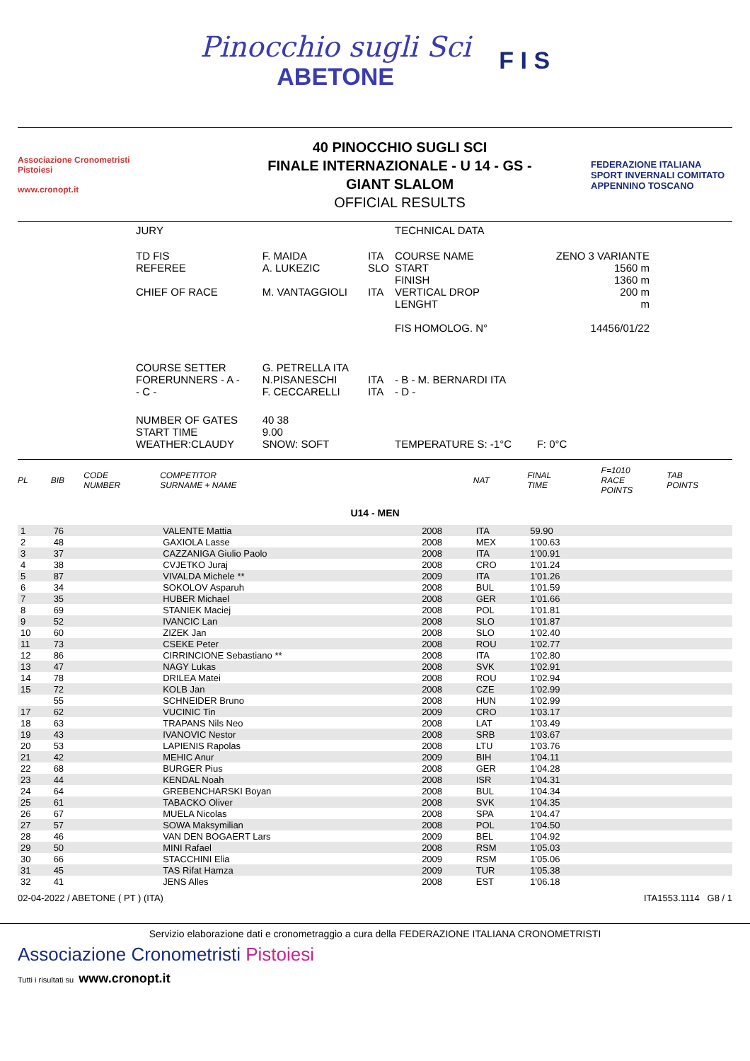Pinocchio sugli Sci
ABETONE
F I S
Associazione Cronometristi
Pistoiesi
www.cronopt.it
40 PINOCCHIO SUGLI SCI
FINALE INTERNAZIONALE - U 14 - GS -
GIANT SLALOM
OFFICIAL RESULTS
FEDERAZIONE ITALIANA SPORT INVERNALI COMITATO APPENNINO TOSCANO
| JURY | | | TECHNICAL DATA | |
| TD FIS REFEREE CHIEF OF RACE | F. MAIDA A. LUKEZIC M. VANTAGGIOLI | ITA SLO ITA | COURSE NAME START FINISH VERTICAL DROP LENGHT FIS HOMOLOG. N° | ZENO 3 VARIANTE 1560 m 1360 m 200 m m 14456/01/22 |
| COURSE SETTER FORERUNNERS - A - - C - | G. PETRELLA ITA N.PISANESCHI F. CECCARELLI | ITA ITA | - B - M. BERNARDI ITA - D - | |
| NUMBER OF GATES START TIME WEATHER:CLAUDY | 40 38 9.00 SNOW: SOFT | | TEMPERATURE S: -1°C | F: 0°C |
| PL | BIB | CODE NUMBER | COMPETITOR SURNAME + NAME | | NAT | FINAL TIME | F=1010 RACE POINTS | TAB POINTS |
| --- | --- | --- | --- | --- | --- | --- | --- | --- |
| U14 - MEN | | | | | | | | |
| 1 | 76 | | VALENTE Mattia | 2008 | ITA | 59.90 | | |
| 2 | 48 | | GAXIOLA Lasse | 2008 | MEX | 1'00.63 | | |
| 3 | 37 | | CAZZANIGA Giulio Paolo | 2008 | ITA | 1'00.91 | | |
| 4 | 38 | | CVJETKO Juraj | 2008 | CRO | 1'01.24 | | |
| 5 | 87 | | VIVALDA Michele ** | 2009 | ITA | 1'01.26 | | |
| 6 | 34 | | SOKOLOV Asparuh | 2008 | BUL | 1'01.59 | | |
| 7 | 35 | | HUBER Michael | 2008 | GER | 1'01.66 | | |
| 8 | 69 | | STANIEK Maciej | 2008 | POL | 1'01.81 | | |
| 9 | 52 | | IVANCIC Lan | 2008 | SLO | 1'01.87 | | |
| 10 | 60 | | ZIZEK Jan | 2008 | SLO | 1'02.40 | | |
| 11 | 73 | | CSEKE Peter | 2008 | ROU | 1'02.77 | | |
| 12 | 86 | | CIRRINCIONE Sebastiano ** | 2008 | ITA | 1'02.80 | | |
| 13 | 47 | | NAGY Lukas | 2008 | SVK | 1'02.91 | | |
| 14 | 78 | | DRILEA Matei | 2008 | ROU | 1'02.94 | | |
| 15 | 72 | | KOLB Jan | 2008 | CZE | 1'02.99 | | |
| | 55 | | SCHNEIDER Bruno | 2008 | HUN | 1'02.99 | | |
| 17 | 62 | | VUCINIC Tin | 2009 | CRO | 1'03.17 | | |
| 18 | 63 | | TRAPANS Nils Neo | 2008 | LAT | 1'03.49 | | |
| 19 | 43 | | IVANOVIC Nestor | 2008 | SRB | 1'03.67 | | |
| 20 | 53 | | LAPIENIS Rapolas | 2008 | LTU | 1'03.76 | | |
| 21 | 42 | | MEHIC Anur | 2009 | BIH | 1'04.11 | | |
| 22 | 68 | | BURGER Pius | 2008 | GER | 1'04.28 | | |
| 23 | 44 | | KENDAL Noah | 2008 | ISR | 1'04.31 | | |
| 24 | 64 | | GREBENCHARSKI Boyan | 2008 | BUL | 1'04.34 | | |
| 25 | 61 | | TABACKO Oliver | 2008 | SVK | 1'04.35 | | |
| 26 | 67 | | MUELA Nicolas | 2008 | SPA | 1'04.47 | | |
| 27 | 57 | | SOWA Maksymilian | 2008 | POL | 1'04.50 | | |
| 28 | 46 | | VAN DEN BOGAERT Lars | 2009 | BEL | 1'04.92 | | |
| 29 | 50 | | MINI Rafael | 2008 | RSM | 1'05.03 | | |
| 30 | 66 | | STACCHINI Elia | 2009 | RSM | 1'05.06 | | |
| 31 | 45 | | TAS Rifat Hamza | 2009 | TUR | 1'05.38 | | |
| 32 | 41 | | JENS Alles | 2008 | EST | 1'06.18 | | |
02-04-2022 / ABETONE ( PT ) (ITA) ITA1553.1114 G8 / 1
Servizio elaborazione dati e cronometraggio a cura della FEDERAZIONE ITALIANA CRONOMETRISTI
Associazione Cronometristi Pistoiesi
Tutti i risultati su www.cronopt.it